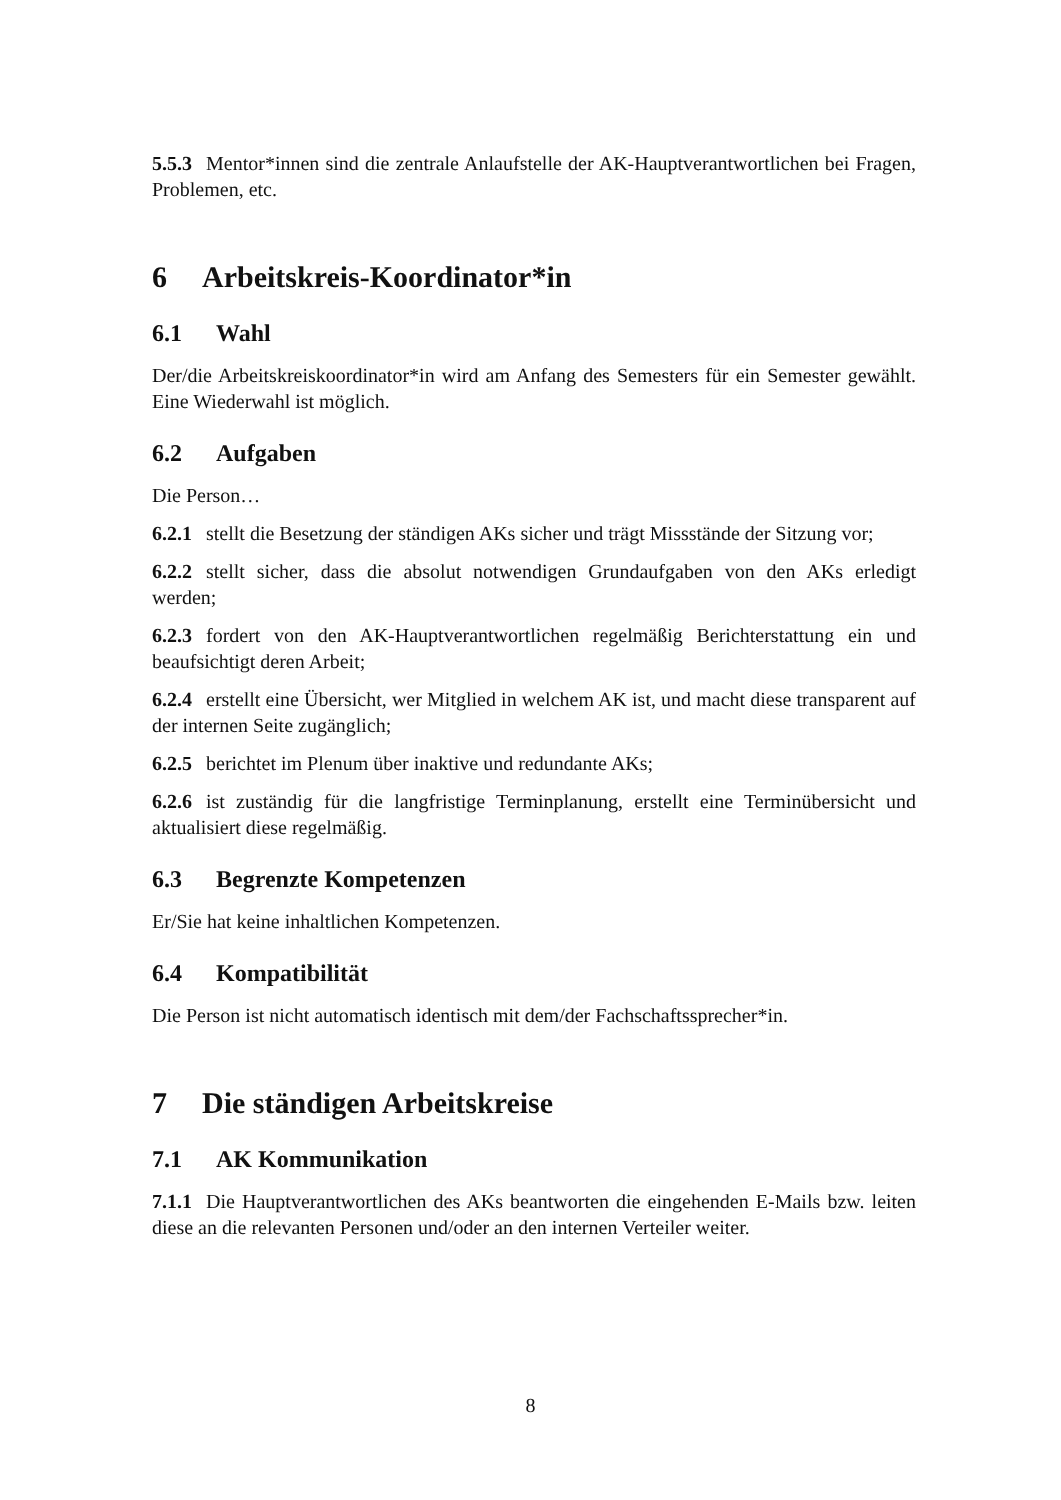5.5.3 Mentor*innen sind die zentrale Anlaufstelle der AK-Hauptverantwortlichen bei Fragen, Problemen, etc.
6 Arbeitskreis-Koordinator*in
6.1 Wahl
Der/die Arbeitskreiskoordinator*in wird am Anfang des Semesters für ein Semester gewählt. Eine Wiederwahl ist möglich.
6.2 Aufgaben
Die Person…
6.2.1 stellt die Besetzung der ständigen AKs sicher und trägt Missstände der Sitzung vor;
6.2.2 stellt sicher, dass die absolut notwendigen Grundaufgaben von den AKs erledigt werden;
6.2.3 fordert von den AK-Hauptverantwortlichen regelmäßig Berichterstattung ein und beaufsichtigt deren Arbeit;
6.2.4 erstellt eine Übersicht, wer Mitglied in welchem AK ist, und macht diese transparent auf der internen Seite zugänglich;
6.2.5 berichtet im Plenum über inaktive und redundante AKs;
6.2.6 ist zuständig für die langfristige Terminplanung, erstellt eine Terminübersicht und aktualisiert diese regelmäßig.
6.3 Begrenzte Kompetenzen
Er/Sie hat keine inhaltlichen Kompetenzen.
6.4 Kompatibilität
Die Person ist nicht automatisch identisch mit dem/der Fachschaftssprecher*in.
7 Die ständigen Arbeitskreise
7.1 AK Kommunikation
7.1.1 Die Hauptverantwortlichen des AKs beantworten die eingehenden E-Mails bzw. leiten diese an die relevanten Personen und/oder an den internen Verteiler weiter.
8